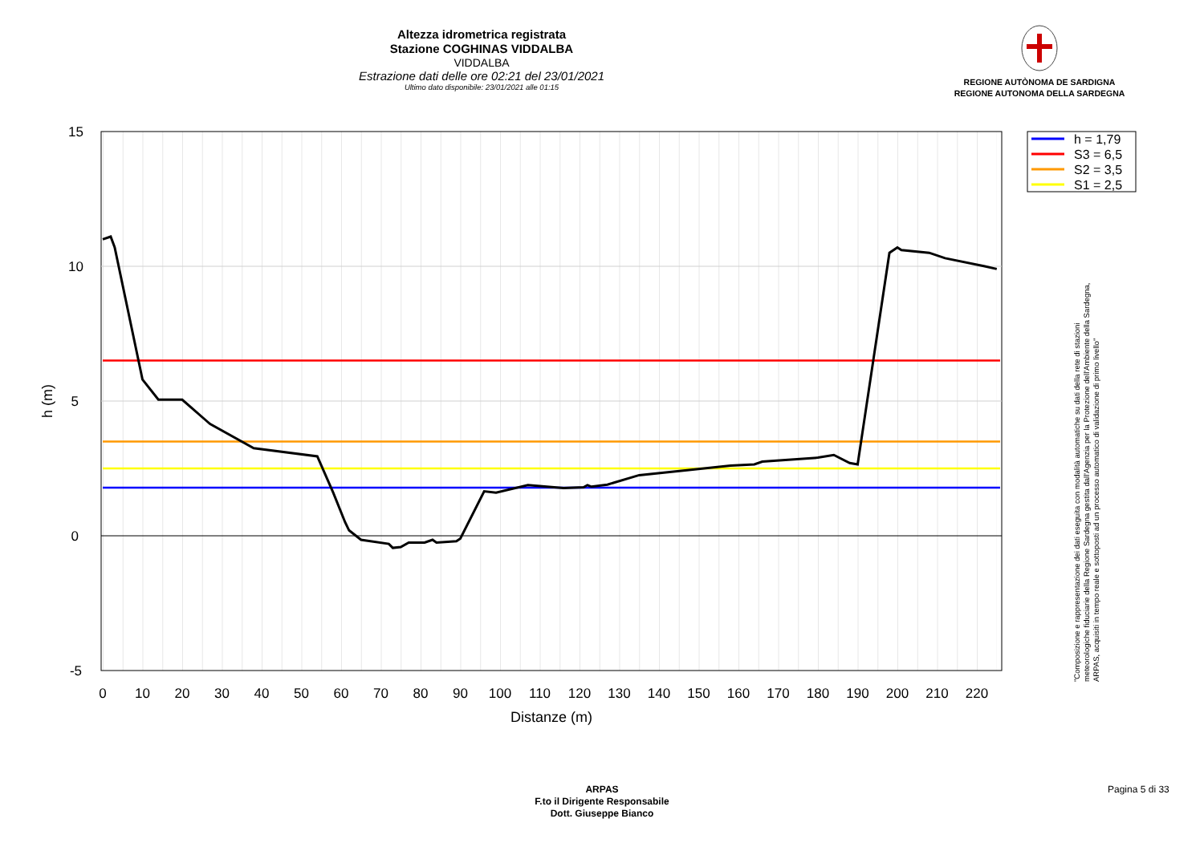Altezza idrometrica registrata
Stazione COGHINAS VIDDALBA
VIDDALBA
Estrazione dati delle ore 02:21 del 23/01/2021
Ultimo dato disponibile: 23/01/2021 alle 01:15
REGIONE AUTÒNOMA DE SARDIGNA
REGIONE AUTONOMA DELLA SARDEGNA
15
10
5
0
-5
0
10
20
30
40
50
60
70
80
90
100
110
120
130
140
150
160
170
180
190
200
210
220
Distanze (m)
h (m)
h = 1,79
S3 = 6,5
S2 = 3,5
S1 = 2,5
"Composizione e rappresentazione dei dati eseguita con modalità automatiche su dati della rete di stazioni
meteorologiche fiduciarie della Regione Sardegna gestita dall'Agenzia per la Protezione dell'Ambiente della Sardegna,
ARPAS, acquisiti in tempo reale e sottoposti ad un processo automatico di validazione di primo livello"
ARPAS
F.to il Dirigente Responsabile
Dott. Giuseppe Bianco
Pagina 5 di 33